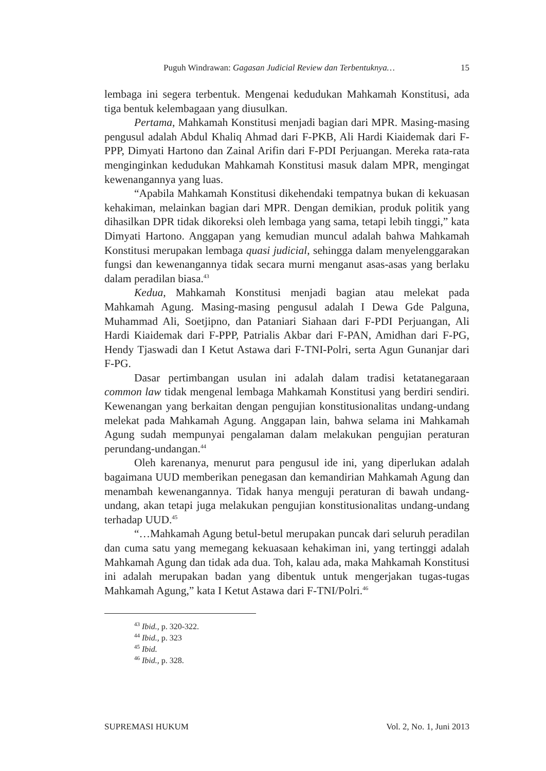Puguh Windrawan: Gagasan Judicial Review dan Terbentuknya… 15
lembaga ini segera terbentuk. Mengenai kedudukan Mahkamah Konstitusi, ada tiga bentuk kelembagaan yang diusulkan.
Pertama, Mahkamah Konstitusi menjadi bagian dari MPR. Masing-masing pengusul adalah Abdul Khaliq Ahmad dari F-PKB, Ali Hardi Kiaidemak dari F-PPP, Dimyati Hartono dan Zainal Arifin dari F-PDI Perjuangan. Mereka rata-rata menginginkan kedudukan Mahkamah Konstitusi masuk dalam MPR, mengingat kewenangannya yang luas.
“Apabila Mahkamah Konstitusi dikehendaki tempatnya bukan di kekuasan kehakiman, melainkan bagian dari MPR. Dengan demikian, produk politik yang dihasilkan DPR tidak dikoreksi oleh lembaga yang sama, tetapi lebih tinggi,” kata Dimyati Hartono. Anggapan yang kemudian muncul adalah bahwa Mahkamah Konstitusi merupakan lembaga quasi judicial, sehingga dalam menyelenggarakan fungsi dan kewenangannya tidak secara murni menganut asas-asas yang berlaku dalam peradilan biasa.<sup>43</sup>
Kedua, Mahkamah Konstitusi menjadi bagian atau melekat pada Mahkamah Agung. Masing-masing pengusul adalah I Dewa Gde Palguna, Muhammad Ali, Soetjipno, dan Pataniari Siahaan dari F-PDI Perjuangan, Ali Hardi Kiaidemak dari F-PPP, Patrialis Akbar dari F-PAN, Amidhan dari F-PG, Hendy Tjaswadi dan I Ketut Astawa dari F-TNI-Polri, serta Agun Gunanjar dari F-PG.
Dasar pertimbangan usulan ini adalah dalam tradisi ketatanegaraan common law tidak mengenal lembaga Mahkamah Konstitusi yang berdiri sendiri. Kewenangan yang berkaitan dengan pengujian konstitusionalitas undang-undang melekat pada Mahkamah Agung. Anggapan lain, bahwa selama ini Mahkamah Agung sudah mempunyai pengalaman dalam melakukan pengujian peraturan perundang-undangan.<sup>44</sup>
Oleh karenanya, menurut para pengusul ide ini, yang diperlukan adalah bagaimana UUD memberikan penegasan dan kemandirian Mahkamah Agung dan menambah kewenangannya. Tidak hanya menguji peraturan di bawah undang-undang, akan tetapi juga melakukan pengujian konstitusionalitas undang-undang terhadap UUD.<sup>45</sup>
“…Mahkamah Agung betul-betul merupakan puncak dari seluruh peradilan dan cuma satu yang memegang kekuasaan kehakiman ini, yang tertinggi adalah Mahkamah Agung dan tidak ada dua. Toh, kalau ada, maka Mahkamah Konstitusi ini adalah merupakan badan yang dibentuk untuk mengerjakan tugas-tugas Mahkamah Agung,” kata I Ketut Astawa dari F-TNI/Polri.<sup>46</sup>
<sup>43</sup> Ibid., p. 320-322.
<sup>44</sup> Ibid., p. 323
<sup>45</sup> Ibid.
<sup>46</sup> Ibid., p. 328.
SUPREMASI HUKUM Vol. 2, No. 1, Juni 2013